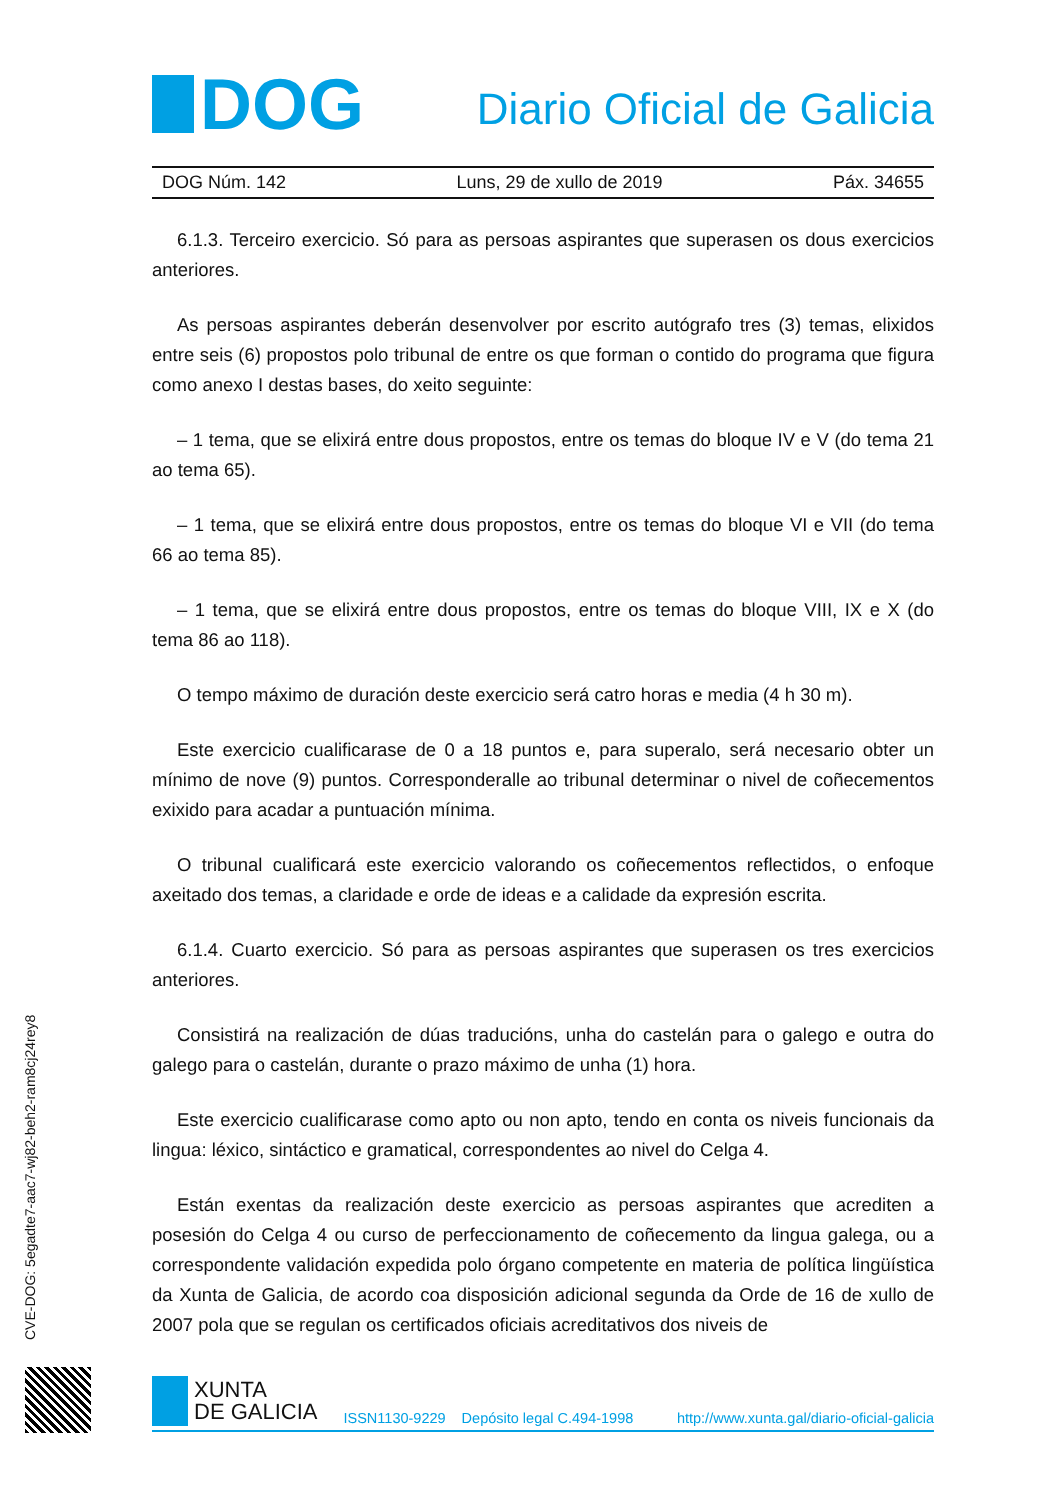DOG
Diario Oficial de Galicia
DOG Núm. 142 Luns, 29 de xullo de 2019 Páx. 34655
6.1.3. Terceiro exercicio. Só para as persoas aspirantes que superasen os dous exercicios anteriores.
As persoas aspirantes deberán desenvolver por escrito autógrafo tres (3) temas, elixidos entre seis (6) propostos polo tribunal de entre os que forman o contido do programa que figura como anexo I destas bases, do xeito seguinte:
– 1 tema, que se elixirá entre dous propostos, entre os temas do bloque IV e V (do tema 21 ao tema 65).
– 1 tema, que se elixirá entre dous propostos, entre os temas do bloque VI e VII (do tema 66 ao tema 85).
– 1 tema, que se elixirá entre dous propostos, entre os temas do bloque VIII, IX e X (do tema 86 ao 118).
O tempo máximo de duración deste exercicio será catro horas e media (4 h 30 m).
Este exercicio cualificarase de 0 a 18 puntos e, para superalo, será necesario obter un mínimo de nove (9) puntos. Corresponderalle ao tribunal determinar o nivel de coñecementos exixido para acadar a puntuación mínima.
O tribunal cualificará este exercicio valorando os coñecementos reflectidos, o enfoque axeitado dos temas, a claridade e orde de ideas e a calidade da expresión escrita.
6.1.4. Cuarto exercicio. Só para as persoas aspirantes que superasen os tres exercicios anteriores.
Consistirá na realización de dúas traducións, unha do castelán para o galego e outra do galego para o castelán, durante o prazo máximo de unha (1) hora.
Este exercicio cualificarase como apto ou non apto, tendo en conta os niveis funcionais da lingua: léxico, sintáctico e gramatical, correspondentes ao nivel do Celga 4.
Están exentas da realización deste exercicio as persoas aspirantes que acrediten a posesión do Celga 4 ou curso de perfeccionamento de coñecemento da lingua galega, ou a correspondente validación expedida polo órgano competente en materia de política lingüística da Xunta de Galicia, de acordo coa disposición adicional segunda da Orde de 16 de xullo de 2007 pola que se regulan os certificados oficiais acreditativos dos niveis de
CVE-DOG: 5egadte7-aac7-wj82-beh2-ram8cj24rey8
XUNTA
DE GALICIA
ISSN1130-9229 Depósito legal C.494-1998 http://www.xunta.gal/diario-oficial-galicia